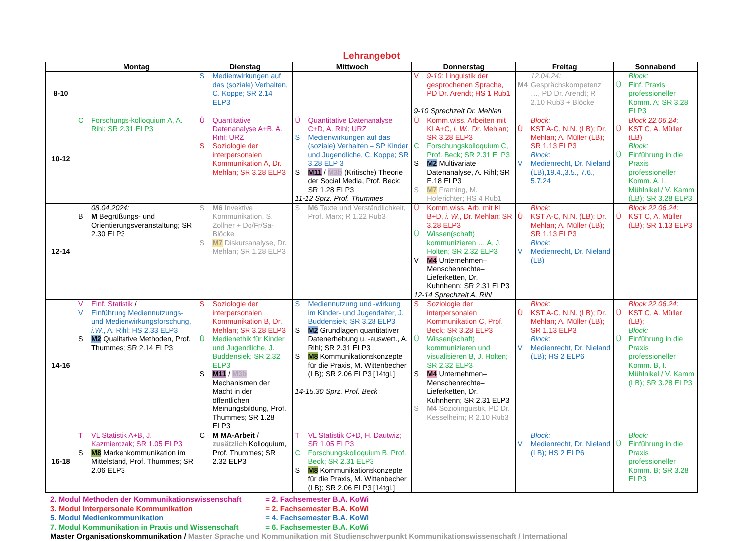Lehrangebot
| | Montag | Dienstag | Mittwoch | Donnerstag | Freitag | Sonnabend |
| --- | --- | --- | --- | --- | --- | --- |
| 8-10 | | S Medienwirkungen auf das (soziale) Verhalten, C. Koppe; SR 2.14 ELP3 | | V 9-10: Linguistik der gesprochenen Sprache, PD Dr. Arendt; HS 1 Rub1 9-10 Sprechzeit Dr. Mehlan | 12.04.24: M4 Gesprächskompetenz …, PD Dr. Arendt; R 2.10 Rub3 + Blöcke | Block: Ü Einf. Praxis professioneller Komm. A; SR 3.28 ELP3 |
| 10-12 | C Forschungs-kolloquium A, A. Rihl; SR 2.31 ELP3 | Ü Quantitative Datenanalyse A+B, A. Rihl; URZ S Soziologie der interpersonalen Kommunikation A, Dr. Mehlan; SR 3.28 ELP3 | Ü Quantitative Datenanalyse C+D, A. Rihl; URZ S Medienwirkungen auf das (soziale) Verhalten – SP Kinder und Jugendliche, C. Koppe; SR 3.28 ELP 3 S M11 / M3b (Kritische) Theorie der Social Media, Prof. Beck; SR 1.28 ELP3 11-12 Sprz. Prof. Thummes | Ü Komm.wiss. Arbeiten mit KI A+C, i. W. , Dr. Mehlan; SR 3.28 ELP3 C Forschungskolloquium C, Prof. Beck; SR 2.31 ELP3 S M2 Multivariate Datenanalyse, A. Rihl; SR E.18 ELP3 S M7 Framing, M. Hoferichter; HS 4 Rub1 | Block: Ü KST A-C, N.N. (LB); Dr. Mehlan; A. Müller (LB); SR 1.13 ELP3 Block: V Medienrecht, Dr. Nieland (LB),19.4.,3.5., 7.6., 5.7.24 | Block 22.06.24: Ü KST C, A. Müller (LB) Block: Ü Einführung in die Praxis professioneller Komm. A, I. Mühlnikel / V. Kamm (LB); SR 3.28 ELP3 |
| 12-14 | 08.04.2024: B M Begrüßungs- und Orientierungsveranstaltung; SR 2.30 ELP3 | S M6 Invektive Kommunikation, S. Zollner + Do/Fr/Sa-Blöcke S M7 Diskursanalyse, Dr. Mehlan; SR 1.28 ELP3 | S M6 Texte und Verständlichkeit, Prof. Marx; R 1.22 Rub3 | Ü Komm.wiss. Arb. mit KI B+D, i. W. , Dr. Mehlan; SR 3.28 ELP3 Ü Wissen(schaft) kommunizieren … A, J. Holten; SR 2.32 ELP3 V M4 Unternehmen– Menschenrechte–Lieferketten, Dr. Kuhnhenn; SR 2.31 ELP3 12-14 Sprechzeit A. Rihl | Block: Ü KST A-C, N.N. (LB); Dr. Mehlan; A. Müller (LB); SR 1.13 ELP3 Block: V Medienrecht, Dr. Nieland (LB) | Block 22.06.24: Ü KST C, A. Müller (LB); SR 1.13 ELP3 |
| 14-16 | V Einf. Statistik / V Einführung Mediennutzungs- und Medienwirkungsforschung, i.W. , A. Rihl; HS 2.33 ELP3 S M2 Qualitative Methoden, Prof. Thummes; SR 2.14 ELP3 | S Soziologie der interpersonalen Kommunikation B, Dr. Mehlan; SR 3.28 ELP3 Ü Medienethik für Kinder und Jugendliche, J. Buddensiek; SR 2.32 ELP3 S M11 / M3b Mechanismen der Macht in der öffentlichen Meinungsbildung, Prof. Thummes; SR 1.28 ELP3 | S Mediennutzung und -wirkung im Kinder- und Jugendalter, J. Buddensiek; SR 3.28 ELP3 S M2 Grundlagen quantitativer Datenerhebung u. -auswert., A. Rihl; SR 2.31 ELP3 S M8 Kommunikationskonzepte für die Praxis, M. Wittenbecher (LB); SR 2.06 ELP3 [14tgl.] 14-15.30 Sprz. Prof. Beck | S Soziologie der interpersonalen Kommunikation C, Prof. Beck; SR 3.28 ELP3 Ü Wissen(schaft) kommunizieren und visualisieren B, J. Holten; SR 2.32 ELP3 S M4 Unternehmen–Menschenrechte–Lieferketten, Dr. Kuhnhenn; SR 2.31 ELP3 S M4 Soziolinguistik, PD Dr. Kesselheim; R 2.10 Rub3 | Block: Ü KST A-C, N.N. (LB); Dr. Mehlan; A. Müller (LB); SR 1.13 ELP3 Block: V Medienrecht, Dr. Nieland (LB); HS 2 ELP6 | Block 22.06.24: Ü KST C, A. Müller (LB); Block: Ü Einführung in die Praxis professioneller Komm. B, I. Mühlnikel / V. Kamm (LB); SR 3.28 ELP3 |
| 16-18 | T VL Statistik A+B, J. Kazmierczak; SR 1.05 ELP3 S M8 Markenkommunikation im Mittelstand, Prof. Thummes; SR 2.06 ELP3 | C M MA-Arbeit / zusätzlich Kolloquium, Prof. Thummes; SR 2.32 ELP3 | T VL Statistik C+D, H. Dautwiz; SR 1.05 ELP3 C Forschungskolloquium B, Prof. Beck; SR 2.31 ELP3 S M8 Kommunikationskonzepte für die Praxis, M. Wittenbecher (LB); SR 2.06 ELP3 [14tgl.] | | Block: V Medienrecht, Dr. Nieland (LB); HS 2 ELP6 | Block: Ü Einführung in die Praxis professioneller Komm. B; SR 3.28 ELP3 |
2. Modul Methoden der Kommunikationswissenschaft = 2. Fachsemester B.A. KoWi
3. Modul Interpersonale Kommunikation = 2. Fachsemester B.A. KoWi
5. Modul Medienkommunikation = 4. Fachsemester B.A. KoWi
7. Modul Kommunikation in Praxis und Wissenschaft = 6. Fachsemester B.A. KoWi
Master Organisationskommunikation / Master Sprache und Kommunikation mit Studienschwerpunkt Kommunikationswissenschaft / International